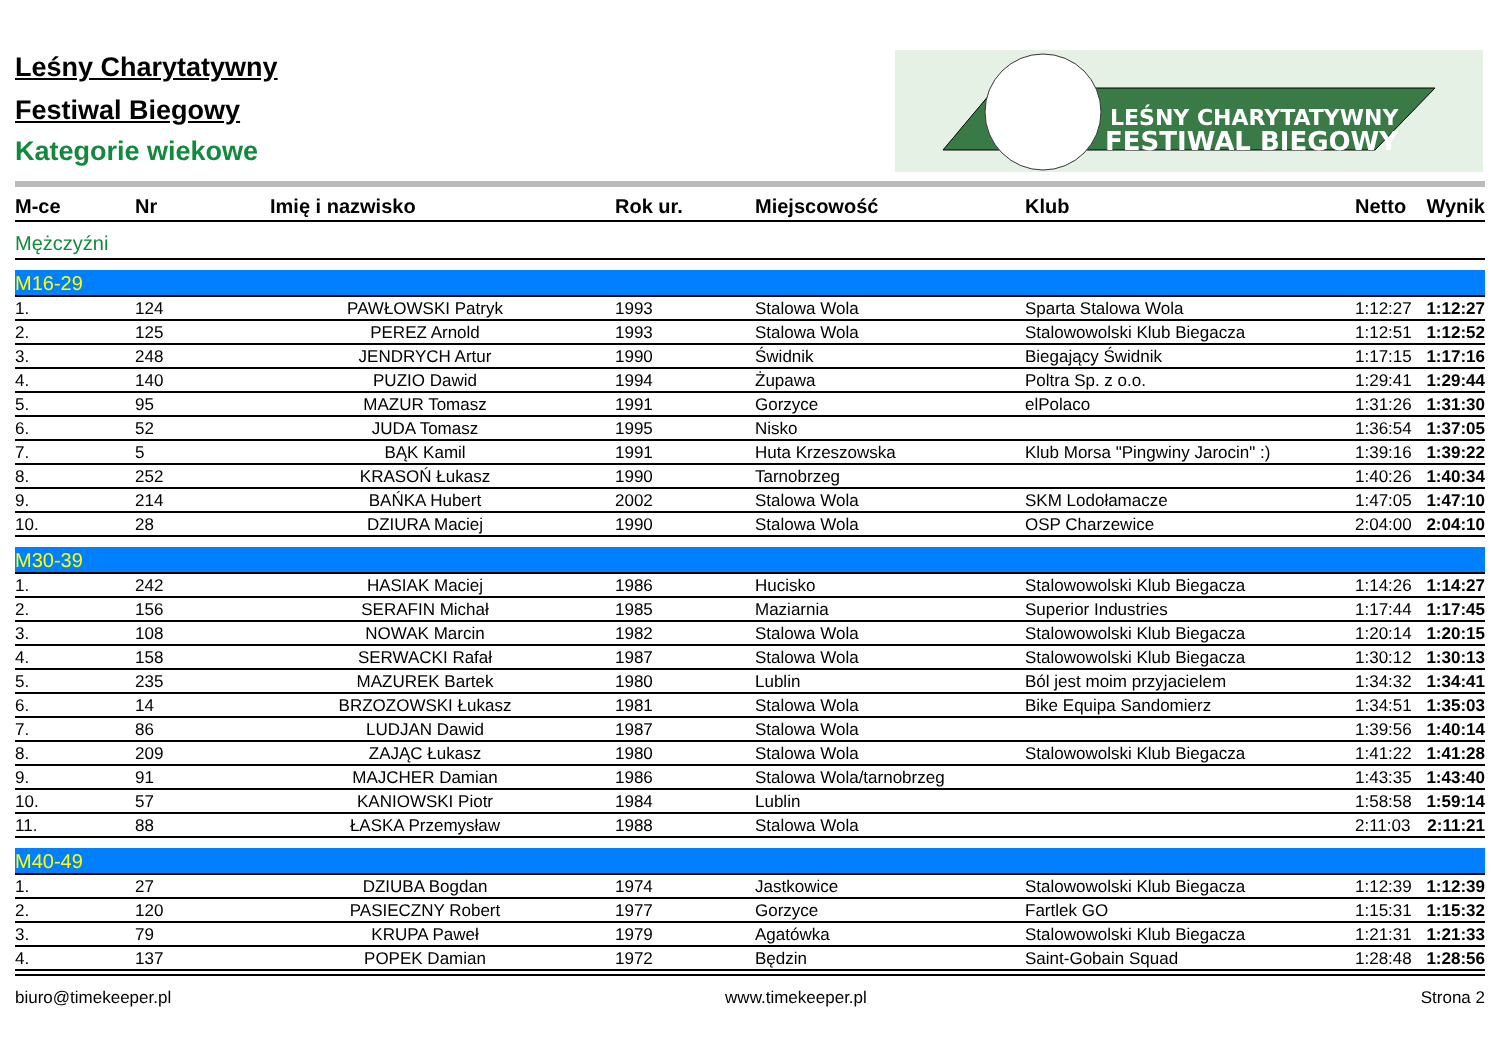LEŚNY CHARYTATYWNY
FESTIWAL BIEGOWY
Leśny Charytatywny
Festiwal Biegowy
Kategorie wiekowe
| M-ce | Nr | Imię i nazwisko | Rok ur. | Miejscowość | Klub | Netto | Wynik |
| --- | --- | --- | --- | --- | --- | --- | --- |
| Mężczyźni | | | | | | | |
| M16-29 | | | | | | | |
| 1. | 124 | PAWŁOWSKI Patryk | 1993 | Stalowa Wola | Sparta Stalowa Wola | 1:12:27 | 1:12:27 |
| 2. | 125 | PEREZ Arnold | 1993 | Stalowa Wola | Stalowowolski Klub Biegacza | 1:12:51 | 1:12:52 |
| 3. | 248 | JENDRYCH Artur | 1990 | Świdnik | Biegający Świdnik | 1:17:15 | 1:17:16 |
| 4. | 140 | PUZIO Dawid | 1994 | Żupawa | Poltra Sp. z o.o. | 1:29:41 | 1:29:44 |
| 5. | 95 | MAZUR Tomasz | 1991 | Gorzyce | elPolaco | 1:31:26 | 1:31:30 |
| 6. | 52 | JUDA Tomasz | 1995 | Nisko | | 1:36:54 | 1:37:05 |
| 7. | 5 | BĄK Kamil | 1991 | Huta Krzeszowska | Klub Morsa "Pingwiny Jarocin" :) | 1:39:16 | 1:39:22 |
| 8. | 252 | KRASOŃ Łukasz | 1990 | Tarnobrzeg | | 1:40:26 | 1:40:34 |
| 9. | 214 | BAŃKA Hubert | 2002 | Stalowa Wola | SKM Lodołamacze | 1:47:05 | 1:47:10 |
| 10. | 28 | DZIURA Maciej | 1990 | Stalowa Wola | OSP Charzewice | 2:04:00 | 2:04:10 |
| M30-39 | | | | | | | |
| 1. | 242 | HASIAK Maciej | 1986 | Hucisko | Stalowowolski Klub Biegacza | 1:14:26 | 1:14:27 |
| 2. | 156 | SERAFIN Michał | 1985 | Maziarnia | Superior Industries | 1:17:44 | 1:17:45 |
| 3. | 108 | NOWAK Marcin | 1982 | Stalowa Wola | Stalowowolski Klub Biegacza | 1:20:14 | 1:20:15 |
| 4. | 158 | SERWACKI Rafał | 1987 | Stalowa Wola | Stalowowolski Klub Biegacza | 1:30:12 | 1:30:13 |
| 5. | 235 | MAZUREK Bartek | 1980 | Lublin | Ból jest moim przyjacielem | 1:34:32 | 1:34:41 |
| 6. | 14 | BRZOZOWSKI Łukasz | 1981 | Stalowa Wola | Bike Equipa Sandomierz | 1:34:51 | 1:35:03 |
| 7. | 86 | LUDJAN Dawid | 1987 | Stalowa Wola | | 1:39:56 | 1:40:14 |
| 8. | 209 | ZAJĄC Łukasz | 1980 | Stalowa Wola | Stalowowolski Klub Biegacza | 1:41:22 | 1:41:28 |
| 9. | 91 | MAJCHER Damian | 1986 | Stalowa Wola/tarnobrzeg | | 1:43:35 | 1:43:40 |
| 10. | 57 | KANIOWSKI Piotr | 1984 | Lublin | | 1:58:58 | 1:59:14 |
| 11. | 88 | ŁASKA Przemysław | 1988 | Stalowa Wola | | 2:11:03 | 2:11:21 |
| M40-49 | | | | | | | |
| 1. | 27 | DZIUBA Bogdan | 1974 | Jastkowice | Stalowowolski Klub Biegacza | 1:12:39 | 1:12:39 |
| 2. | 120 | PASIECZNY Robert | 1977 | Gorzyce | Fartlek GO | 1:15:31 | 1:15:32 |
| 3. | 79 | KRUPA Paweł | 1979 | Agatówka | Stalowowolski Klub Biegacza | 1:21:31 | 1:21:33 |
| 4. | 137 | POPEK Damian | 1972 | Będzin | Saint-Gobain Squad | 1:28:48 | 1:28:56 |
biuro@timekeeper.pl www.timekeeper.pl Strona 2